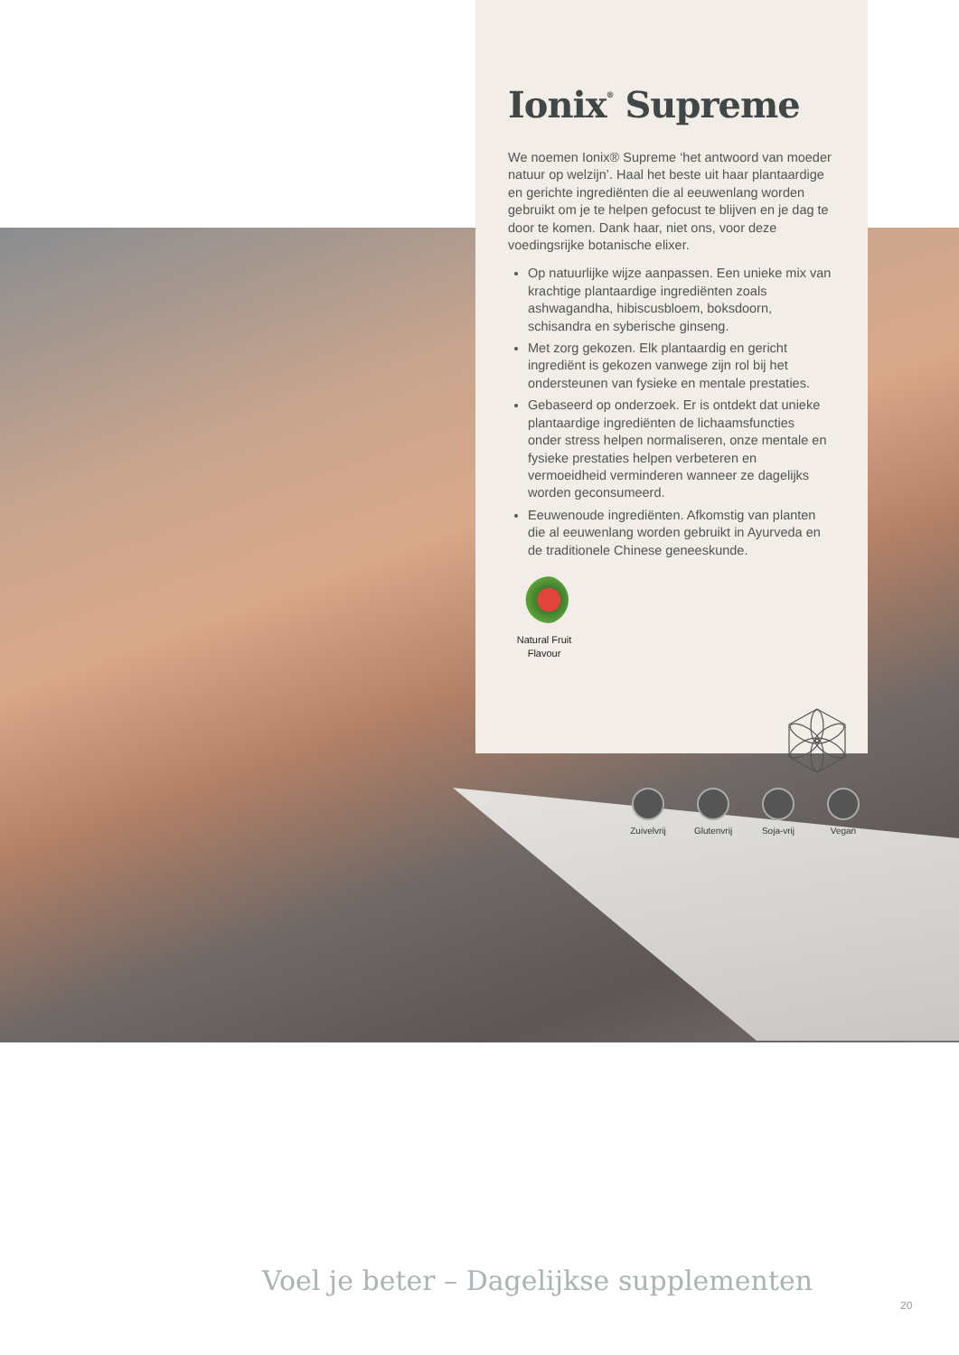Ionix<sup>®</sup> Supreme
We noemen Ionix® Supreme ‘het antwoord van moeder natuur op welzijn’. Haal het beste uit haar plantaardige en gerichte ingrediënten die al eeuwenlang worden gebruikt om je te helpen gefocust te blijven en je dag te door te komen. Dank haar, niet ons, voor deze voedingsrijke botanische elixer.
Op natuurlijke wijze aanpassen. Een unieke mix van krachtige plantaardige ingrediënten zoals ashwagandha, hibiscusbloem, boksdoorn, schisandra en syberische ginseng.
Met zorg gekozen. Elk plantaardig en gericht ingrediënt is gekozen vanwege zijn rol bij het ondersteunen van fysieke en mentale prestaties.
Gebaseerd op onderzoek. Er is ontdekt dat unieke plantaardige ingrediënten de lichaamsfuncties onder stress helpen normaliseren, onze mentale en fysieke prestaties helpen verbeteren en vermoeidheid verminderen wanneer ze dagelijks worden geconsumeerd.
Eeuwenoude ingrediënten. Afkomstig van planten die al eeuwenlang worden gebruikt in Ayurveda en de traditionele Chinese geneeskunde.
Natural Fruit Flavour
Zuivelvrij
Glutenvrij
Soja-vrij
Vegan
Voel je beter – Dagelijkse supplementen
20